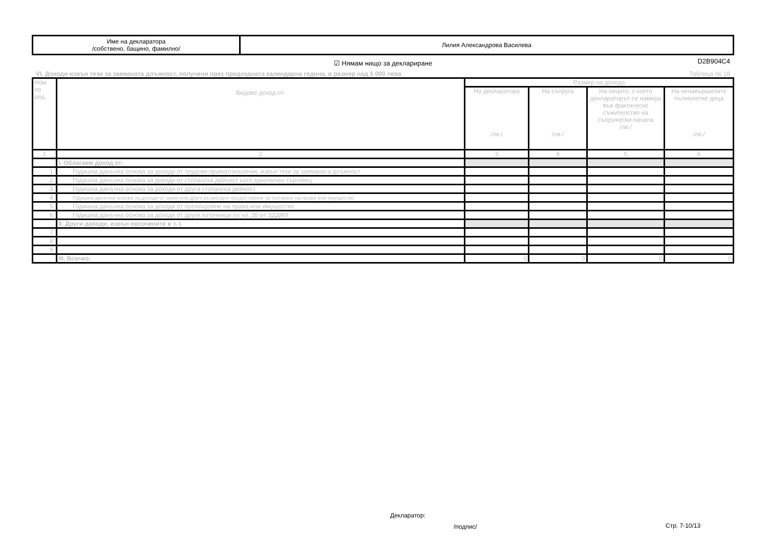| Име на декларатора /собствено, бащино, фамилно/ | Лилия Александрова Василева |
☑ Нямам нищо за деклариране D2B904C4
VI. Доходи извън тези за заеманата длъжност, получени през предходната календарна година, в размер над 5 000 лева Таблица № 18
| Ном. по ред. | Видове доход от: | Размер на дохода | | | |
| --- | --- | --- | --- | --- | --- |
| | | На декларатора /лв./ | На съпруга /лв./ | На лицето, с което декларатор­ът се намира във фактическо съжителство на съпружески начала /лв./ | На ненавършилите пълнолетие деца /лв./ |
| 1 | 2 | 3 | 4 | 5 | 6 |
| | I. Облагаем доход от: | | | | |
| 1. | Годишна данъчна основа за доходи от трудови правоотношения, извън тези за заеманата длъжност | | | | |
| 2. | Годишна данъчна основа за доходи от стопанска дейност като едноличен търговец | | | | |
| 3. | Годишна данъчна основа за доходи от друга стопанска дейност | | | | |
| 4. | Годишна данъчна основа за доходи от наем или друго възмездно предоставяне за ползване на права или имущество | | | | |
| 5. | Годишна данъчна основа за доходи от прехвърляне на права или имущество | | | | |
| 6. | Годишна данъчна основа за доходи от други източници по чл. 35 от ЗДДФЛ | | | | |
| | II. Други доходи, извън посочените в т. I. | | | | |
| 7. | | | | | |
| 8. | | | | | |
| 9. | | | | | |
| | III. Всичко: | 0 | 0 | 0 | 0 |
Декларатор:
/подпис/ Стр. 7-10/13